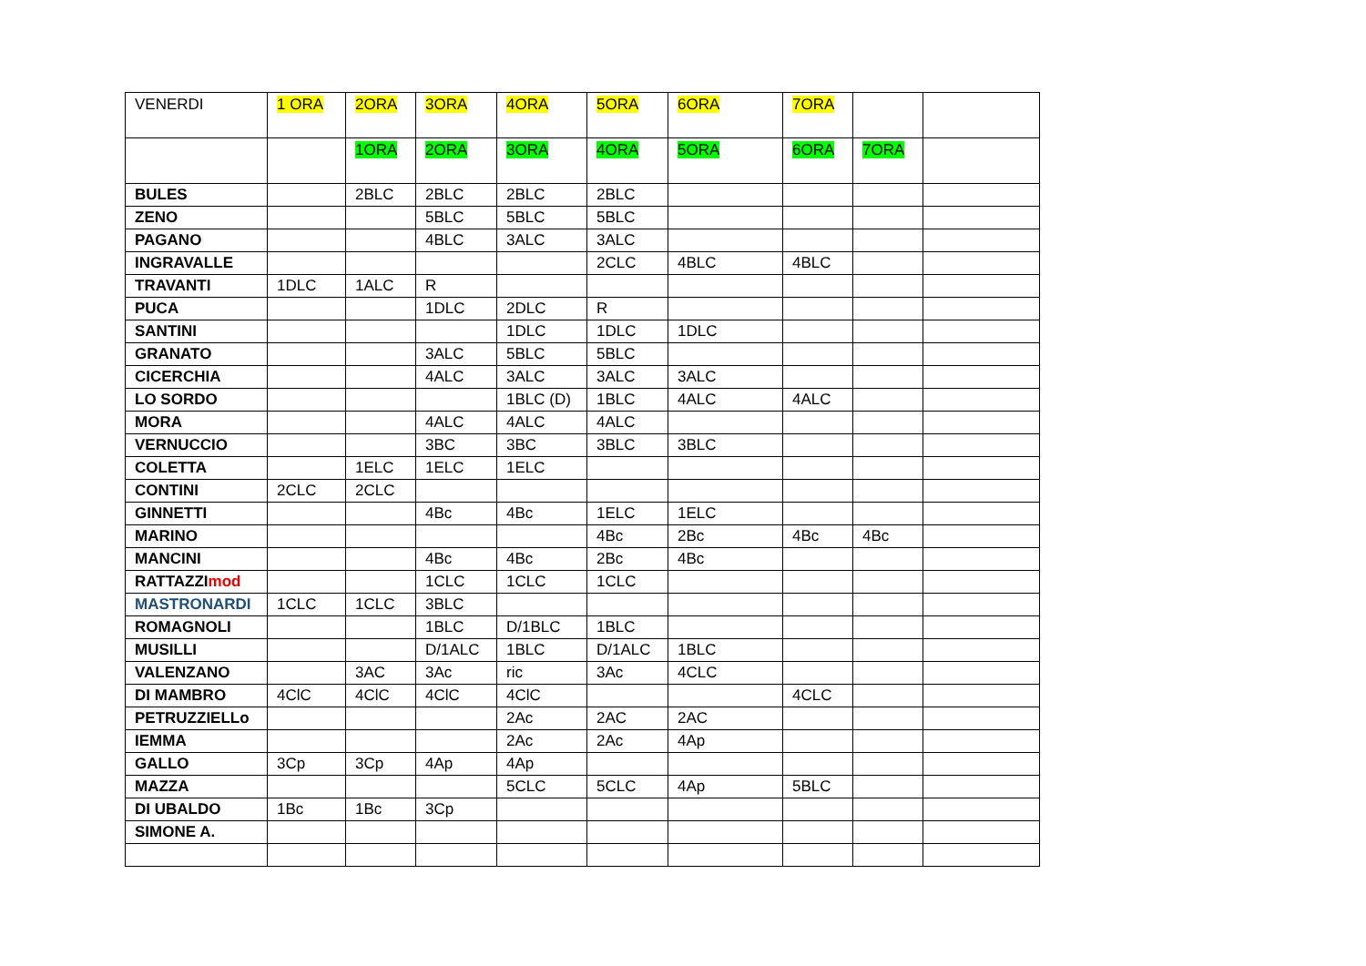| VENERDI | 1 ORA | 2ORA | 3ORA | 4ORA | 5ORA | 6ORA | 7ORA | | |
| --- | --- | --- | --- | --- | --- | --- | --- | --- | --- |
| | | 1ORA | 2ORA | 3ORA | 4ORA | 5ORA | 6ORA | 7ORA | |
| BULES | | 2BLC | 2BLC | 2BLC | 2BLC | | | | |
| ZENO | | | 5BLC | 5BLC | 5BLC | | | | |
| PAGANO | | | 4BLC | 3ALC | 3ALC | | | | |
| INGRAVALLE | | | | | 2CLC | 4BLC | 4BLC | | |
| TRAVANTI | 1DLC | 1ALC | R | | | | | | |
| PUCA | | | 1DLC | 2DLC | R | | | | |
| SANTINI | | | | 1DLC | 1DLC | 1DLC | | | |
| GRANATO | | | 3ALC | 5BLC | 5BLC | | | | |
| CICERCHIA | | | 4ALC | 3ALC | 3ALC | 3ALC | | | |
| LO SORDO | | | | 1BLC (D) | 1BLC | 4ALC | 4ALC | | |
| MORA | | | 4ALC | 4ALC | 4ALC | | | | |
| VERNUCCIO | | | 3BC | 3BC | 3BLC | 3BLC | | | |
| COLETTA | | 1ELC | 1ELC | 1ELC | | | | | |
| CONTINI | 2CLC | 2CLC | | | | | | | |
| GINNETTI | | | 4Bc | 4Bc | 1ELC | 1ELC | | | |
| MARINO | | | | | 4Bc | 2Bc | 4Bc | 4Bc | |
| MANCINI | | | 4Bc | 4Bc | 2Bc | 4Bc | | | |
| RATTAZZI mod | | | 1CLC | 1CLC | 1CLC | | | | |
| MASTRONARDI | 1CLC | 1CLC | 3BLC | | | | | | |
| ROMAGNOLI | | | 1BLC | D/1BLC | 1BLC | | | | |
| MUSILLI | | | D/1ALC | 1BLC | D/1ALC | 1BLC | | | |
| VALENZANO | | 3AC | 3Ac | ric | 3Ac | 4CLC | | | |
| DI MAMBRO | 4ClC | 4ClC | 4ClC | 4ClC | | | 4CLC | | |
| PETRUZZIELLo | | | | 2Ac | 2AC | 2AC | | | |
| IEMMA | | | | 2Ac | 2Ac | 4Ap | | | |
| GALLO | 3Cp | 3Cp | 4Ap | 4Ap | | | | | |
| MAZZA | | | | 5CLC | 5CLC | 4Ap | 5BLC | | |
| DI UBALDO | 1Bc | 1Bc | 3Cp | | | | | | |
| SIMONE A. | | | | | | | | | |